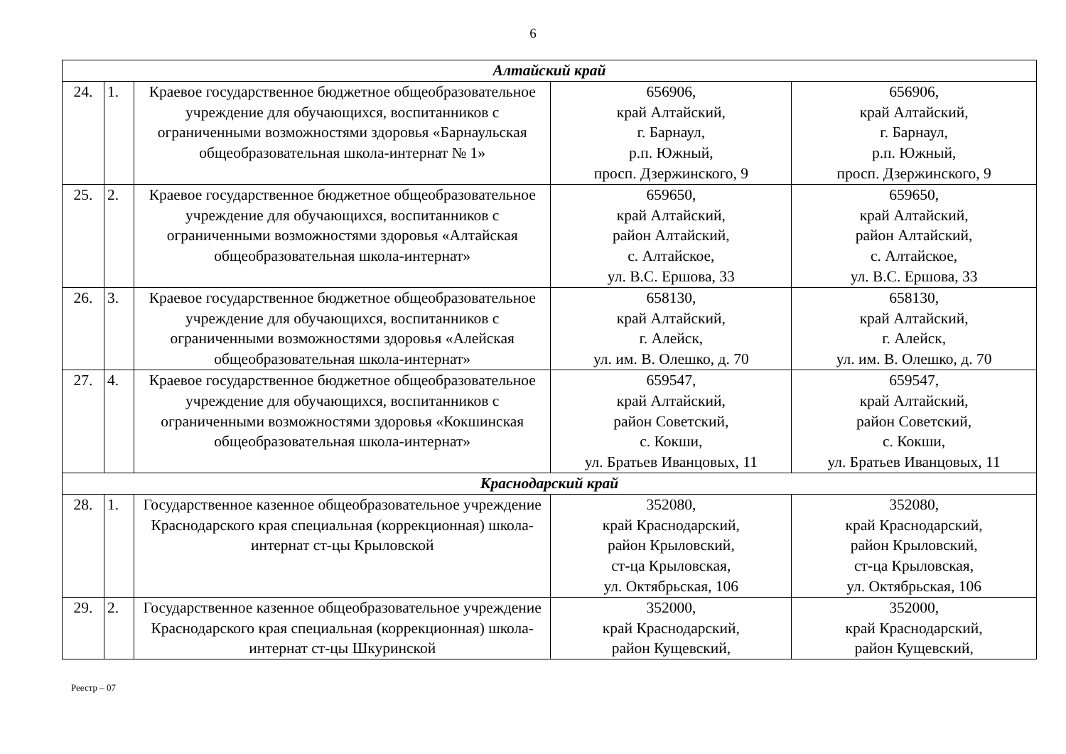6
| Алтайский край | | | | |
| --- | --- | --- | --- | --- |
| 24. | 1. | Краевое государственное бюджетное общеобразовательное учреждение для обучающихся, воспитанников с ограниченными возможностями здоровья «Барнаульская общеобразовательная школа-интернат № 1» | 656906, край Алтайский, г. Барнаул, р.п. Южный, просп. Дзержинского, 9 | 656906, край Алтайский, г. Барнаул, р.п. Южный, просп. Дзержинского, 9 |
| 25. | 2. | Краевое государственное бюджетное общеобразовательное учреждение для обучающихся, воспитанников с ограниченными возможностями здоровья «Алтайская общеобразовательная школа-интернат» | 659650, край Алтайский, район Алтайский, с. Алтайское, ул. В.С. Ершова, 33 | 659650, край Алтайский, район Алтайский, с. Алтайское, ул. В.С. Ершова, 33 |
| 26. | 3. | Краевое государственное бюджетное общеобразовательное учреждение для обучающихся, воспитанников с ограниченными возможностями здоровья «Алейская общеобразовательная школа-интернат» | 658130, край Алтайский, г. Алейск, ул. им. В. Олешко, д. 70 | 658130, край Алтайский, г. Алейск, ул. им. В. Олешко, д. 70 |
| 27. | 4. | Краевое государственное бюджетное общеобразовательное учреждение для обучающихся, воспитанников с ограниченными возможностями здоровья «Кокшинская общеобразовательная школа-интернат» | 659547, край Алтайский, район Советский, с. Кокши, ул. Братьев Иванцовых, 11 | 659547, край Алтайский, район Советский, с. Кокши, ул. Братьев Иванцовых, 11 |
| Краснодарский край | | | | |
| 28. | 1. | Государственное казенное общеобразовательное учреждение Краснодарского края специальная (коррекционная) школа-интернат ст-цы Крыловской | 352080, край Краснодарский, район Крыловский, ст-ца Крыловская, ул. Октябрьская, 106 | 352080, край Краснодарский, район Крыловский, ст-ца Крыловская, ул. Октябрьская, 106 |
| 29. | 2. | Государственное казенное общеобразовательное учреждение Краснодарского края специальная (коррекционная) школа-интернат ст-цы Шкуринской | 352000, край Краснодарский, район Кущевский, | 352000, край Краснодарский, район Кущевский, |
Реестр – 07